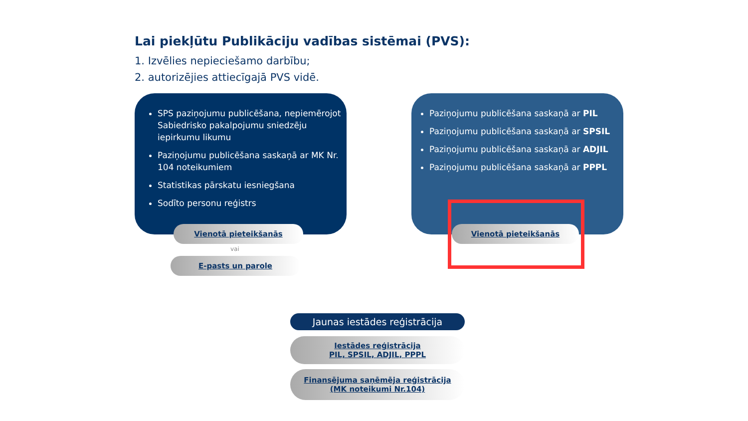Lai piekļūtu Publikāciju vadības sistēmai (PVS):
1. Izvēlies nepieciešamo darbību;
2. autorizējies attiecīgajā PVS vidē.
SPS paziņojumu publicēšana, nepiemērojot Sabiedrisko pakalpojumu sniedzēju iepirkumu likumu
Paziņojumu publicēšana saskaņā ar MK Nr. 104 noteikumiem
Statistikas pārskatu iesniegšana
Sodīto personu reģistrs
Paziņojumu publicēšana saskaņā ar PIL
Paziņojumu publicēšana saskaņā ar SPSIL
Paziņojumu publicēšana saskaņā ar ADJIL
Paziņojumu publicēšana saskaņā ar PPPL
Vienotā pieteikšanās
vai
E-pasts un parole
Vienotā pieteikšanās
Jaunas iestādes reģistrācija
Iestādes reģistrācija
PIL, SPSIL, ADJIL, PPPL
Finansējuma saņēmēja reģistrācija
(MK noteikumi Nr.104)